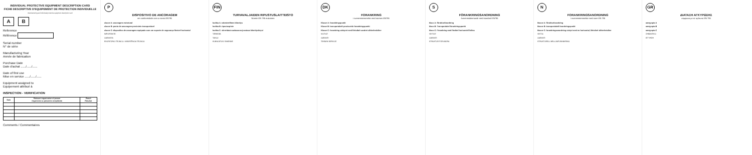INDIVIDUAL PROTECTIVE EQUIPMENT DESCRIPTION CARD
FICHE DESCRIPTIVE D'EQUIPEMENT DE PROTECTION INDIVIDUELLE
Manufacturing and individual protective equipment description card
A B
Reference
Référence
Serial number
N° de série
Manufacturing Year
Année de fabrication
Purchase Date
Date d'achat ....../....../......
Date of first use
Mise en service ....../....../......
Equipment assigned to
Equipement attribué à
INSPECTION - VERIFICATION
| Date | Relevant organization of person Organisme ou personne compétente | Result Résultat |
| --- | --- | --- |
Comments / Commentaires
P
DISPOSITIVO DE ANCORAGEM
em conformidade com a norma EN795
classe A: ancoragem estrutural
classe B: ponto de ancoragem provisório transportável
classe C: dispositivo de ancoragem equipado com um suporte de segurança flexível horizontal
IMPORTANTE:
GARANTIA
ESCRITÓRIO TÉCNICO / ASSISTÊNCIA TÉCNICA
FIN
TURVAVALJAIDEN RIPUSTUSLAITTEISTO
Normin EN 795 mukainen
luokka A: rakenteellinen kiinnitys
luokka B: ripustuspiste
luokka C: siirrettävä vaakasuora joustava kiinnitysköysi
TÄRKEÄÄ:
TAKUU
KUNNOSTUS: RAKENNE
DK
FORANKRING
i overensstemmelse med normen EN795
Klasse A: forankringspunkt
Klasse B: transportabelt provisorisk forankringspunkt
Klasse C: forankring udstyret med fleksibel vandret sikkerhedsline
VIGTIGT:
GARANTI
TEKNISK SERVICE
S
FÖRANKRINGSANORDNING
överensstämmande med standard EN795
klass A: Strukturförankring
klass B: Transportabel förankringspunkt
klass C: Förankring med flexibel horisontell livlina
VIKTIGT:
GARANTI
STRUKTUR FÖR ANDRA
N
FORANKRINGSANORDNING
i overensstemmelse med norm EN 795
klasse A: Strukturforankring
klasse B: transportabelt forankringspunkt
klasse C: forankringsanordning utstyrt med en horisontal, fleksibel sikkerhetsline
VIKTIG:
GARANTI
STRUKTURELL MELLOMFORANKRING
GR
ΔΙΑΤΑΞΗ ΑΓΚΥΡΩΣΗΣ
σύμφωνα με το πρότυπο EN 795
κατηγορία A
κατηγορία B
κατηγορία C
ΣΗΜΑΝΤΙΚΟ:
ΕΓΓΥΗΣΗ